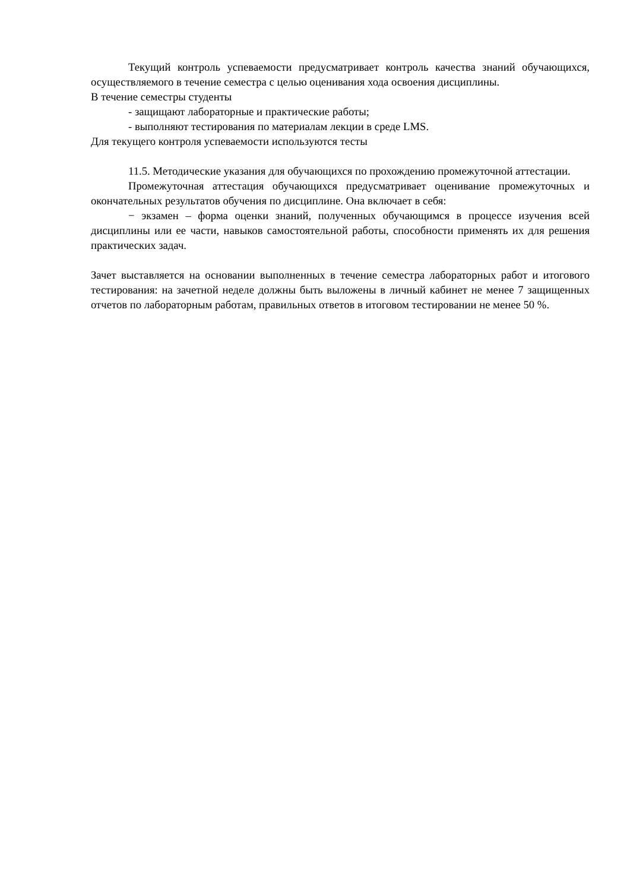Текущий контроль успеваемости предусматривает контроль качества знаний обучающихся, осуществляемого в течение семестра с целью оценивания хода освоения дисциплины.
В течение семестры студенты
- защищают лабораторные и практические работы;
- выполняют тестирования по материалам лекции в среде LMS.
Для текущего контроля успеваемости используются тесты
11.5. Методические указания для обучающихся по прохождению промежуточной аттестации.
Промежуточная аттестация обучающихся предусматривает оценивание промежуточных и окончательных результатов обучения по дисциплине. Она включает в себя:
− экзамен – форма оценки знаний, полученных обучающимся в процессе изучения всей дисциплины или ее части, навыков самостоятельной работы, способности применять их для решения практических задач.
Зачет выставляется на основании выполненных в течение семестра лабораторных работ и итогового тестирования: на зачетной неделе должны быть выложены в личный кабинет не менее 7 защищенных отчетов по лабораторным работам, правильных ответов в итоговом тестировании не менее 50 %.